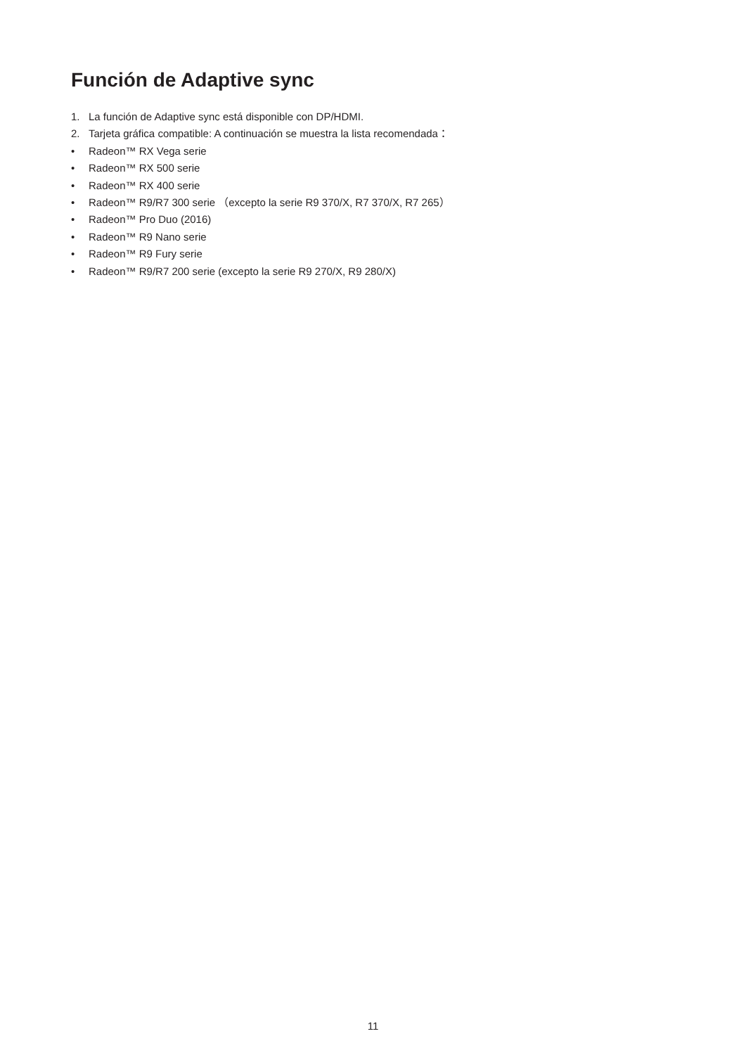Función de Adaptive sync
1. La función de Adaptive sync está disponible con DP/HDMI.
2. Tarjeta gráfica compatible: A continuación se muestra la lista recomendada：
• Radeon™ RX Vega serie
• Radeon™ RX 500 serie
• Radeon™ RX 400 serie
• Radeon™ R9/R7 300 serie （excepto la serie R9 370/X, R7 370/X, R7 265）
• Radeon™ Pro Duo (2016)
• Radeon™ R9 Nano serie
• Radeon™ R9 Fury serie
• Radeon™ R9/R7 200 serie (excepto la serie R9 270/X, R9 280/X)
11